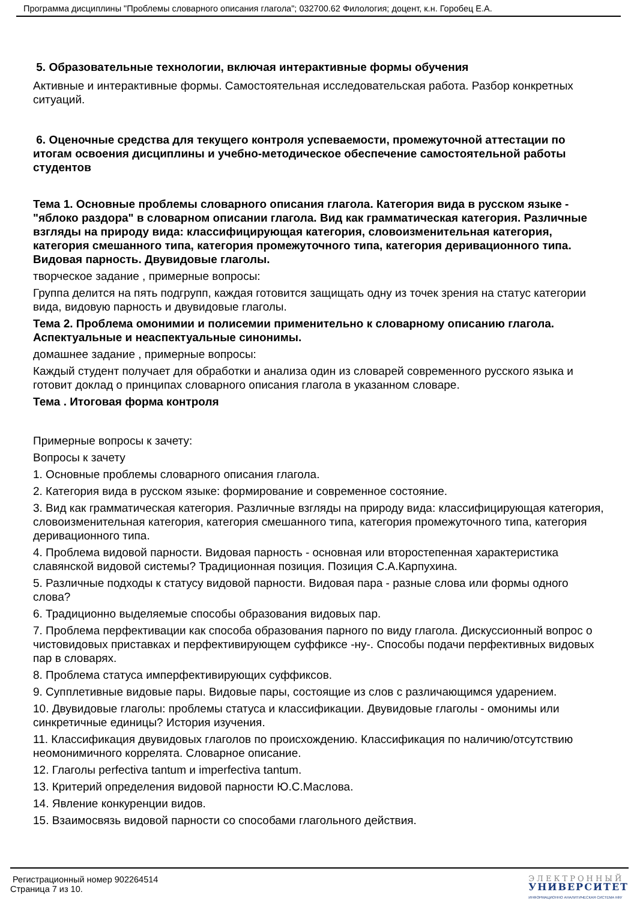Программа дисциплины "Проблемы словарного описания глагола"; 032700.62 Филология; доцент, к.н. Горобец Е.А.
5. Образовательные технологии, включая интерактивные формы обучения
Активные и интерактивные формы. Самостоятельная исследовательская работа. Разбор конкретных ситуаций.
6. Оценочные средства для текущего контроля успеваемости, промежуточной аттестации по итогам освоения дисциплины и учебно-методическое обеспечение самостоятельной работы студентов
Тема 1. Основные проблемы словарного описания глагола. Категория вида в русском языке - "яблоко раздора" в словарном описании глагола. Вид как грамматическая категория. Различные взгляды на природу вида: классифицирующая категория, словоизменительная категория, категория смешанного типа, категория промежуточного типа, категория деривационного типа. Видовая парность. Двувидовые глаголы.
творческое задание , примерные вопросы:
Группа делится на пять подгрупп, каждая готовится защищать одну из точек зрения на статус категории вида, видовую парность и двувидовые глаголы.
Тема 2. Проблема омонимии и полисемии применительно к словарному описанию глагола. Аспектуальные и неаспектуальные синонимы.
домашнее задание , примерные вопросы:
Каждый студент получает для обработки и анализа один из словарей современного русского языка и готовит доклад о принципах словарного описания глагола в указанном словаре.
Тема . Итоговая форма контроля
Примерные вопросы к зачету:
Вопросы к зачету
1. Основные проблемы словарного описания глагола.
2. Категория вида в русском языке: формирование и современное состояние.
3. Вид как грамматическая категория. Различные взгляды на природу вида: классифицирующая категория, словоизменительная категория, категория смешанного типа, категория промежуточного типа, категория деривационного типа.
4. Проблема видовой парности. Видовая парность - основная или второстепенная характеристика славянской видовой системы? Традиционная позиция. Позиция С.А.Карпухина.
5. Различные подходы к статусу видовой парности. Видовая пара - разные слова или формы одного слова?
6. Традиционно выделяемые способы образования видовых пар.
7. Проблема перфективации как способа образования парного по виду глагола. Дискуссионный вопрос о чистовидовых приставках и перфективирующем суффиксе -ну-. Способы подачи перфективных видовых пар в словарях.
8. Проблема статуса имперфективирующих суффиксов.
9. Супплетивные видовые пары. Видовые пары, состоящие из слов с различающимся ударением.
10. Двувидовые глаголы: проблемы статуса и классификации. Двувидовые глаголы - омонимы или синкретичные единицы? История изучения.
11. Классификация двувидовых глаголов по происхождению. Классификация по наличию/отсутствию неомонимичного коррелята. Словарное описание.
12. Глаголы perfectiva tantum и imperfectiva tantum.
13. Критерий определения видовой парности Ю.С.Маслова.
14. Явление конкуренции видов.
15. Взаимосвязь видовой парности со способами глагольного действия.
Регистрационный номер 902264514
Страница 7 из 10.
ЭЛЕКТРОННЫЙ
УНИВЕРСИТЕТ
ИНФОРМАЦИОННО АНАЛИТИЧЕСКАЯ СИСТЕМА КФУ